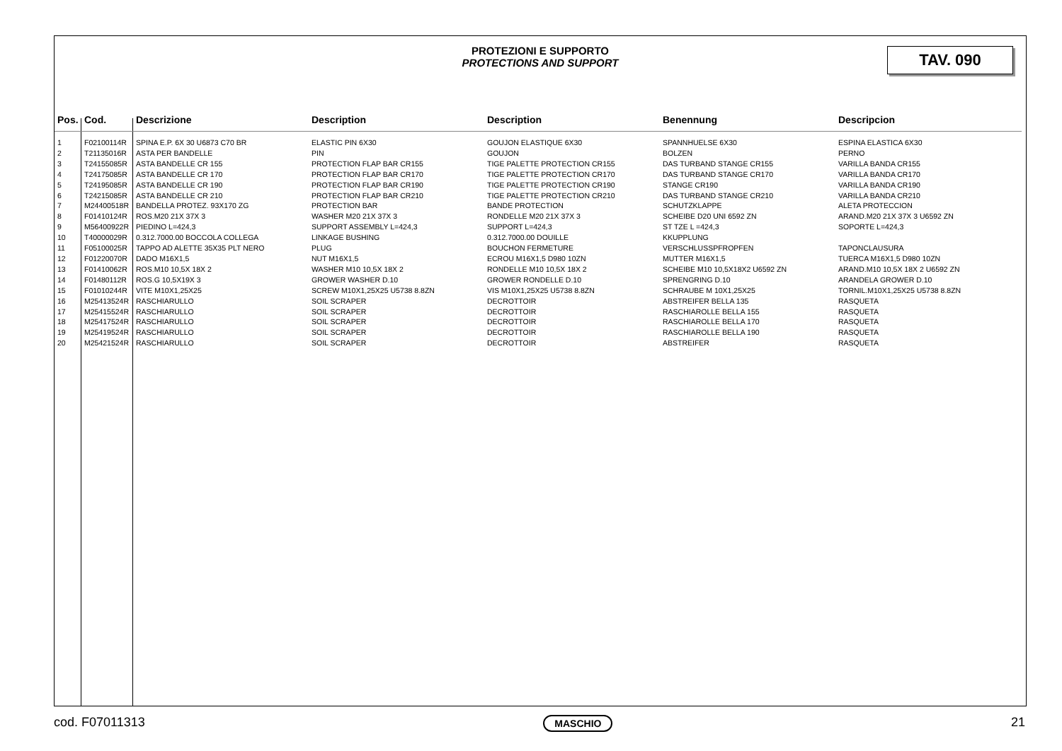PROTEZIONI E SUPPORTO
PROTECTIONS AND SUPPORT
TAV. 090
| Pos. | Cod. | Descrizione | Description | Description | Benennung | Descripcion |
| --- | --- | --- | --- | --- | --- | --- |
| 1 | F02100114R | SPINA E.P. 6X 30 U6873 C70 BR | ELASTIC PIN 6X30 | GOUJON ELASTIQUE 6X30 | SPANNHUELSE 6X30 | ESPINA ELASTICA 6X30 |
| 2 | T21135016R | ASTA PER BANDELLE | PIN | GOUJON | BOLZEN | PERNO |
| 3 | T24155085R | ASTA BANDELLE CR 155 | PROTECTION FLAP BAR CR155 | TIGE PALETTE PROTECTION CR155 | DAS TURBAND STANGE CR155 | VARILLA BANDA CR155 |
| 4 | T24175085R | ASTA BANDELLE CR 170 | PROTECTION FLAP BAR CR170 | TIGE PALETTE PROTECTION CR170 | DAS TURBAND STANGE CR170 | VARILLA BANDA CR170 |
| 5 | T24195085R | ASTA BANDELLE CR 190 | PROTECTION FLAP BAR CR190 | TIGE PALETTE PROTECTION CR190 | STANGE CR190 | VARILLA BANDA CR190 |
| 6 | T24215085R | ASTA BANDELLE CR 210 | PROTECTION FLAP BAR CR210 | TIGE PALETTE PROTECTION CR210 | DAS TURBAND STANGE CR210 | VARILLA BANDA CR210 |
| 7 | M24400518R | BANDELLA PROTEZ. 93X170 ZG | PROTECTION BAR | BANDE PROTECTION | SCHUTZKLAPPE | ALETA PROTECCION |
| 8 | F01410124R | ROS.M20 21X 37X 3 | WASHER M20 21X 37X 3 | RONDELLE M20 21X 37X 3 | SCHEIBE D20 UNI 6592 ZN | ARAND.M20 21X 37X 3 U6592 ZN |
| 9 | M56400922R | PIEDINO L=424,3 | SUPPORT ASSEMBLY L=424,3 | SUPPORT L=424,3 | ST TZE L =424,3 | SOPORTE L=424,3 |
| 10 | T40000029R | 0.312.7000.00 BOCCOLA COLLEGA | LINKAGE BUSHING | 0.312.7000.00 DOUILLE | KKUPPLUNG | |
| 11 | F05100025R | TAPPO AD ALETTE 35X35 PLT NERO | PLUG | BOUCHON FERMETURE | VERSCHLUSSPFROPFEN | TAPONCLAUSURA |
| 12 | F01220070R | DADO M16X1,5 | NUT M16X1,5 | ECROU M16X1,5 D980 10ZN | MUTTER M16X1,5 | TUERCA M16X1,5 D980 10ZN |
| 13 | F01410062R | ROS.M10 10,5X 18X 2 | WASHER M10 10,5X 18X 2 | RONDELLE M10 10,5X 18X 2 | SCHEIBE M10 10,5X18X2 U6592 ZN | ARAND.M10 10,5X 18X 2 U6592 ZN |
| 14 | F01480112R | ROS.G 10,5X19X 3 | GROWER WASHER D.10 | GROWER RONDELLE D.10 | SPRENGRING D.10 | ARANDELA GROWER D.10 |
| 15 | F01010244R | VITE M10X1,25X25 | SCREW M10X1,25X25 U5738 8.8ZN | VIS M10X1,25X25 U5738 8.8ZN | SCHRAUBE M 10X1,25X25 | TORNIL.M10X1,25X25 U5738 8.8ZN |
| 16 | M25413524R | RASCHIARULLO | SOIL SCRAPER | DECROTTOIR | ABSTREIFER BELLA 135 | RASQUETA |
| 17 | M25415524R | RASCHIARULLO | SOIL SCRAPER | DECROTTOIR | RASCHIAROLLE BELLA 155 | RASQUETA |
| 18 | M25417524R | RASCHIARULLO | SOIL SCRAPER | DECROTTOIR | RASCHIAROLLE BELLA 170 | RASQUETA |
| 19 | M25419524R | RASCHIARULLO | SOIL SCRAPER | DECROTTOIR | RASCHIAROLLE BELLA 190 | RASQUETA |
| 20 | M25421524R | RASCHIARULLO | SOIL SCRAPER | DECROTTOIR | ABSTREIFER | RASQUETA |
cod. F07011313 MASCHIO 21